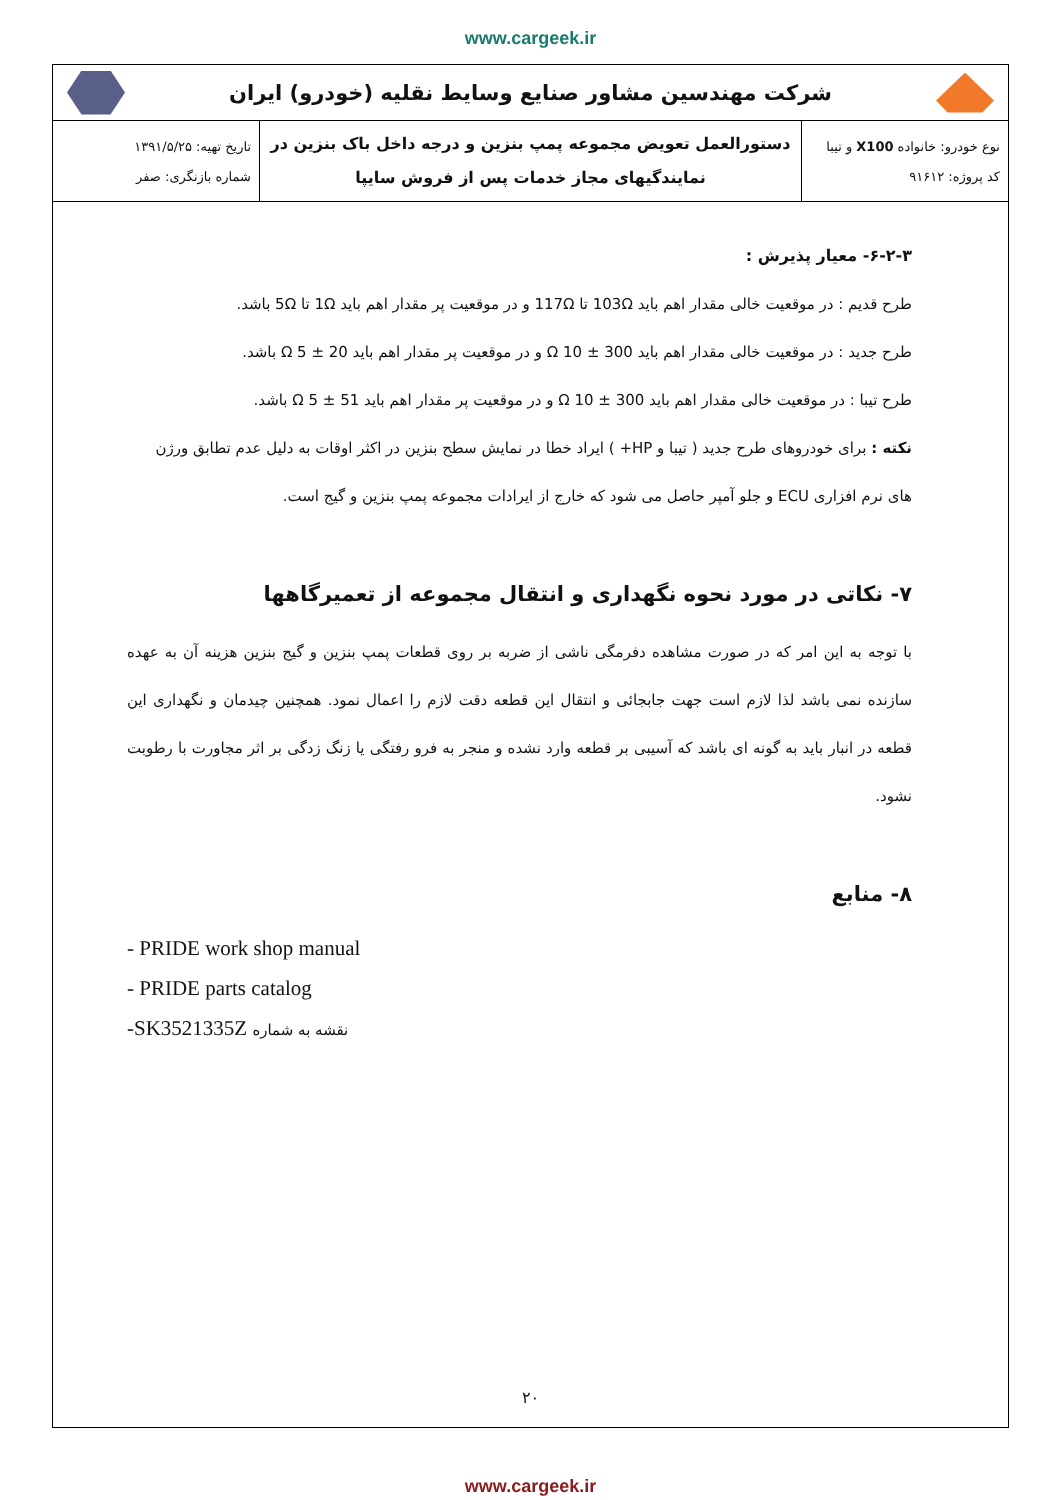www.cargeek.ir
شرکت مهندسین مشاور صنایع وسایط نقلیه (خودرو) ایران
| نوع خودرو: خانواده X100 و تیبا کد پروژه: ۹۱۶۱۲ | دستورالعمل تعویض مجموعه پمپ بنزین و درجه داخل باک بنزین در نمایندگیهای مجاز خدمات پس از فروش سایپا | تاریخ تهیه: ۱۳۹۱/۵/۲۵ شماره بازنگری: صفر |
۶-۲-۳- معیار پذیرش :
طرح قدیم : در موقعیت خالی مقدار اهم باید 103Ω تا 117Ω و در موقعیت پر مقدار اهم باید 1Ω تا 5Ω باشد.
طرح جدید : در موقعیت خالی مقدار اهم باید Ω 10 ± 300 و در موقعیت پر مقدار اهم باید Ω 5 ± 20 باشد.
طرح تیبا : در موقعیت خالی مقدار اهم باید Ω 10 ± 300 و در موقعیت پر مقدار اهم باید Ω 5 ± 51 باشد.
نکته : برای خودروهای طرح جدید ( تیبا و HP+ ) ایراد خطا در نمایش سطح بنزین در اکثر اوقات به دلیل عدم تطابق ورژن های نرم افزاری ECU و جلو آمپر حاصل می شود که خارج از ایرادات مجموعه پمپ بنزین و گیج است.
۷- نکاتی در مورد نحوه نگهداری و انتقال مجموعه از تعمیرگاهها
با توجه به این امر که در صورت مشاهده دفرمگی ناشی از ضربه بر روی قطعات پمپ بنزین و گیج بنزین هزینه آن به عهده سازنده نمی باشد لذا لازم است جهت جابجائی و انتقال این قطعه دقت لازم را اعمال نمود. همچنین چیدمان و نگهداری این قطعه در انبار باید به گونه ای باشد که آسیبی بر قطعه وارد نشده و منجر به فرو رفتگی یا زنگ زدگی بر اثر مجاورت با رطوبت نشود.
۸- منابع
- PRIDE work shop manual
- PRIDE parts catalog
-SK3521335Z نقشه به شماره
۲۰
www.cargeek.ir